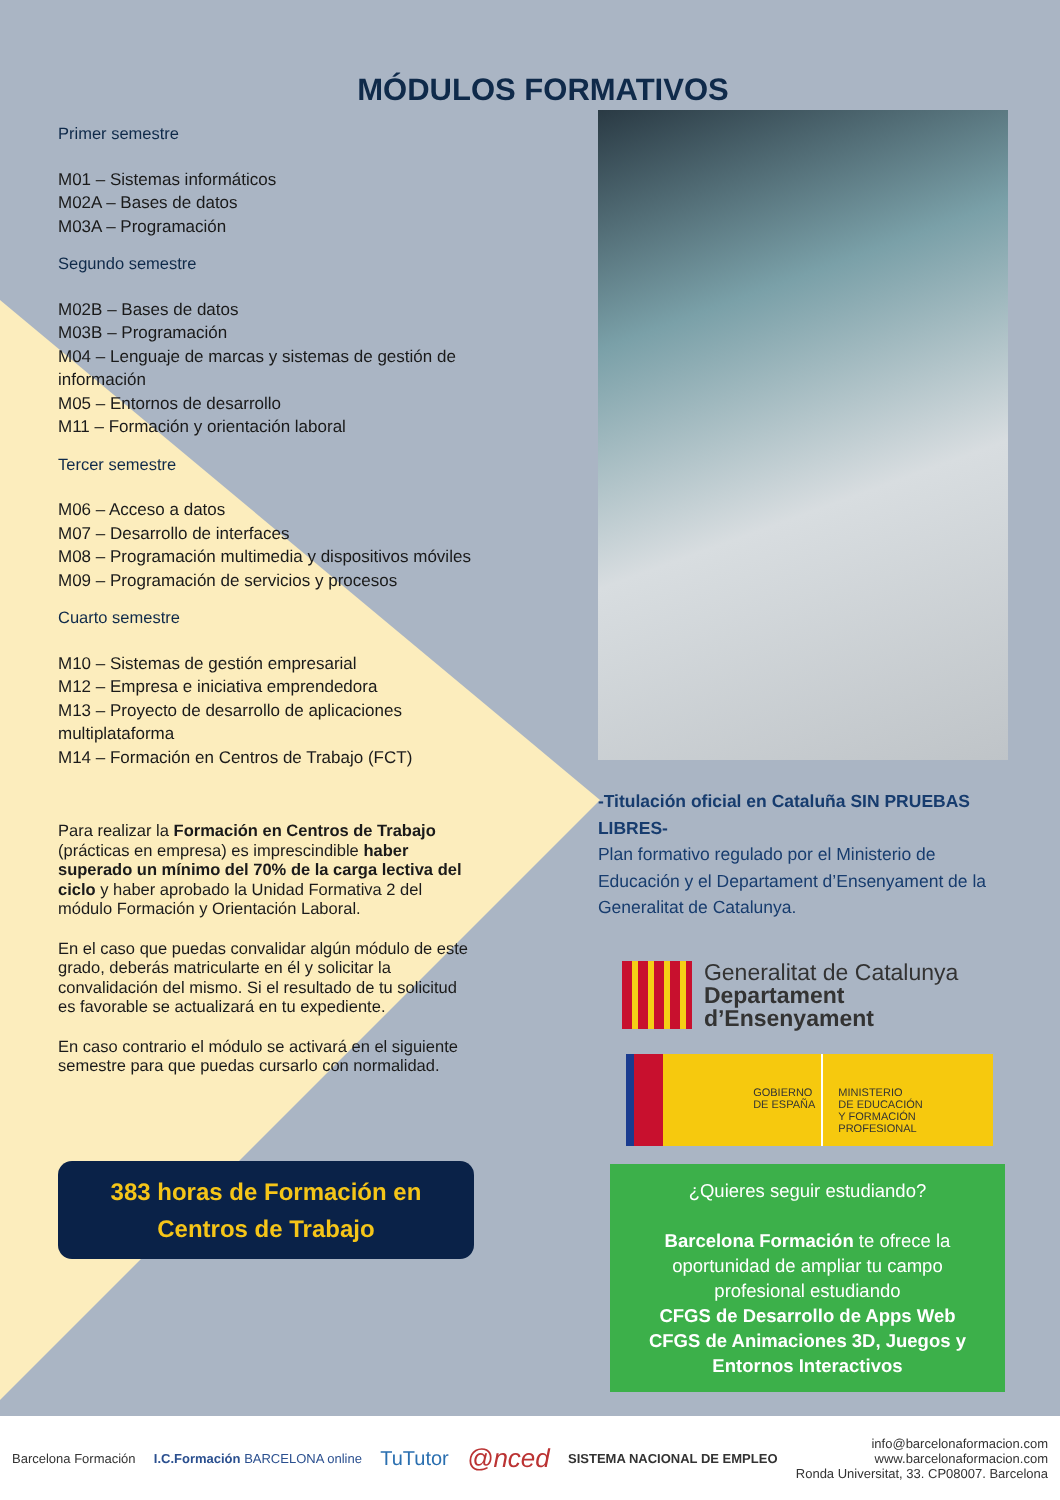MÓDULOS FORMATIVOS
Primer semestre
M01 – Sistemas informáticos
M02A – Bases de datos
M03A – Programación
Segundo semestre
M02B – Bases de datos
M03B – Programación
M04 – Lenguaje de marcas y sistemas de gestión de información
M05 – Entornos de desarrollo
M11 – Formación y orientación laboral
Tercer semestre
M06 – Acceso a datos
M07 – Desarrollo de interfaces
M08 – Programación multimedia y dispositivos móviles
M09 – Programación de servicios y procesos
Cuarto semestre
M10 – Sistemas de gestión empresarial
M12 – Empresa e iniciativa emprendedora
M13 – Proyecto de desarrollo de aplicaciones multiplataforma
M14 – Formación en Centros de Trabajo (FCT)
Para realizar la Formación en Centros de Trabajo (prácticas en empresa) es imprescindible haber superado un mínimo del 70% de la carga lectiva del ciclo y haber aprobado la Unidad Formativa 2 del módulo Formación y Orientación Laboral.
En el caso que puedas convalidar algún módulo de este grado, deberás matricularte en él y solicitar la convalidación del mismo. Si el resultado de tu solicitud es favorable se actualizará en tu expediente.
En caso contrario el módulo se activará en el siguiente semestre para que puedas cursarlo con normalidad.
383 horas de Formación en Centros de Trabajo
-Titulación oficial en Cataluña SIN PRUEBAS LIBRES-
Plan formativo regulado por el Ministerio de Educación y el Departament d’Ensenyament de la Generalitat de Catalunya.
Generalitat de Catalunya
Departament
d’Ensenyament
GOBIERNO
DE ESPAÑA
MINISTERIO
DE EDUCACIÓN
Y FORMACIÓN PROFESIONAL
¿Quieres seguir estudiando?
Barcelona Formación te ofrece la oportunidad de ampliar tu campo profesional estudiando
CFGS de Desarrollo de Apps Web
CFGS de Animaciones 3D, Juegos y Entornos Interactivos
Barcelona Formación I.C.Formación BARCELONA online TuTutor @nced SISTEMA NACIONAL DE EMPLEO info@barcelonaformacion.com
www.barcelonaformacion.com
Ronda Universitat, 33. CP08007. Barcelona